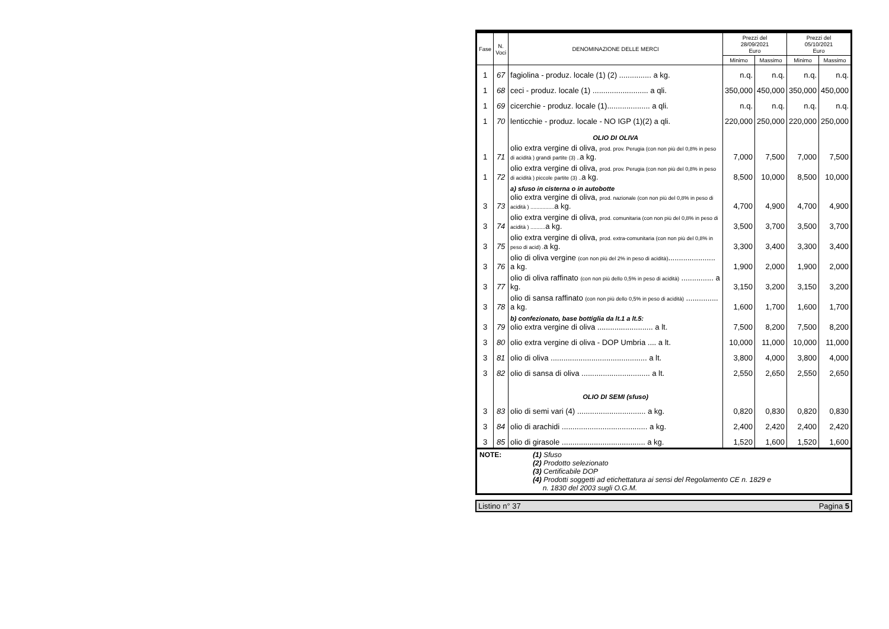| Fase | N. Voci | DENOMINAZIONE DELLE MERCI | Prezzi del 28/09/2021 Euro | | Prezzi del 05/10/2021 Euro | |
| --- | --- | --- | --- | --- | --- | --- |
| | | | Minimo | Massimo | Minimo | Massimo |
| 1 | 67 | fagiolina - produz. locale (1) (2) ............... a kg. | n.q. | n.q. | n.q. | n.q. |
| 1 | 68 | ceci - produz. locale (1) .......................... a qli. | 350,000 | 450,000 | 350,000 | 450,000 |
| 1 | 69 | cicerchie - produz. locale (1).................... a qli. | n.q. | n.q. | n.q. | n.q. |
| 1 | 70 | lenticchie - produz. locale - NO IGP (1)(2) a qli. | 220,000 | 250,000 | 220,000 | 250,000 |
| | | OLIO DI OLIVA | | | | |
| 1 | 71 | olio extra vergine di oliva, prod. prov. Perugia (con non più del 0,8% in peso di acidità ) grandi partite (3) .. a kg. | 7,000 | 7,500 | 7,000 | 7,500 |
| 1 | 72 | olio extra vergine di oliva, prod. prov. Perugia (con non più del 0,8% in peso di acidità ) piccole partite (3) .. a kg. | 8,500 | 10,000 | 8,500 | 10,000 |
| 3 | 73 | a) sfuso in cisterna o in autobotte olio extra vergine di oliva, prod. nazionale (con non più del 0,8% in peso di acidità ) ................ a kg. | 4,700 | 4,900 | 4,700 | 4,900 |
| 3 | 74 | olio extra vergine di oliva, prod. comunitaria (con non più del 0,8% in peso di acidità ) .......... a kg. | 3,500 | 3,700 | 3,500 | 3,700 |
| 3 | 75 | olio extra vergine di oliva, prod. extra-comunitaria (con non più del 0,8% in peso di acid) . a kg. | 3,300 | 3,400 | 3,300 | 3,400 |
| 3 | 76 | olio di oliva vergine (con non più del 2% in peso di acidità) ...................... a kg. | 1,900 | 2,000 | 1,900 | 2,000 |
| 3 | 77 | olio di oliva raffinato (con non più dello 0,5% in peso di acidità) ............... a kg. | 3,150 | 3,200 | 3,150 | 3,200 |
| 3 | 78 | olio di sansa raffinato (con non più dello 0,5% in peso di acidità) ............... a kg. | 1,600 | 1,700 | 1,600 | 1,700 |
| 3 | 79 | b) confezionato, base bottiglia da lt.1 a lt.5: olio extra vergine di oliva .......................... a lt. | 7,500 | 8,200 | 7,500 | 8,200 |
| 3 | 80 | olio extra vergine di oliva - DOP Umbria .... a lt. | 10,000 | 11,000 | 10,000 | 11,000 |
| 3 | 81 | olio di oliva ............................................. a lt. | 3,800 | 4,000 | 3,800 | 4,000 |
| 3 | 82 | olio di sansa di oliva ................................ a lt. | 2,550 | 2,650 | 2,550 | 2,650 |
| | | OLIO DI SEMI (sfuso) | | | | |
| 3 | 83 | olio di semi vari (4) ................................ a kg. | 0,820 | 0,830 | 0,820 | 0,830 |
| 3 | 84 | olio di arachidi ........................................ a kg. | 2,400 | 2,420 | 2,400 | 2,420 |
| 3 | 85 | olio di girasole ....................................... a kg. | 1,520 | 1,600 | 1,520 | 1,600 |
NOTE:
(1) Sfuso
(2) Prodotto selezionato
(3) Certificabile DOP
(4) Prodotti soggetti ad etichettatura ai sensi del Regolamento CE n. 1829 e
n. 1830 del 2003 sugli O.G.M.
Listino n° 37 Pagina 5